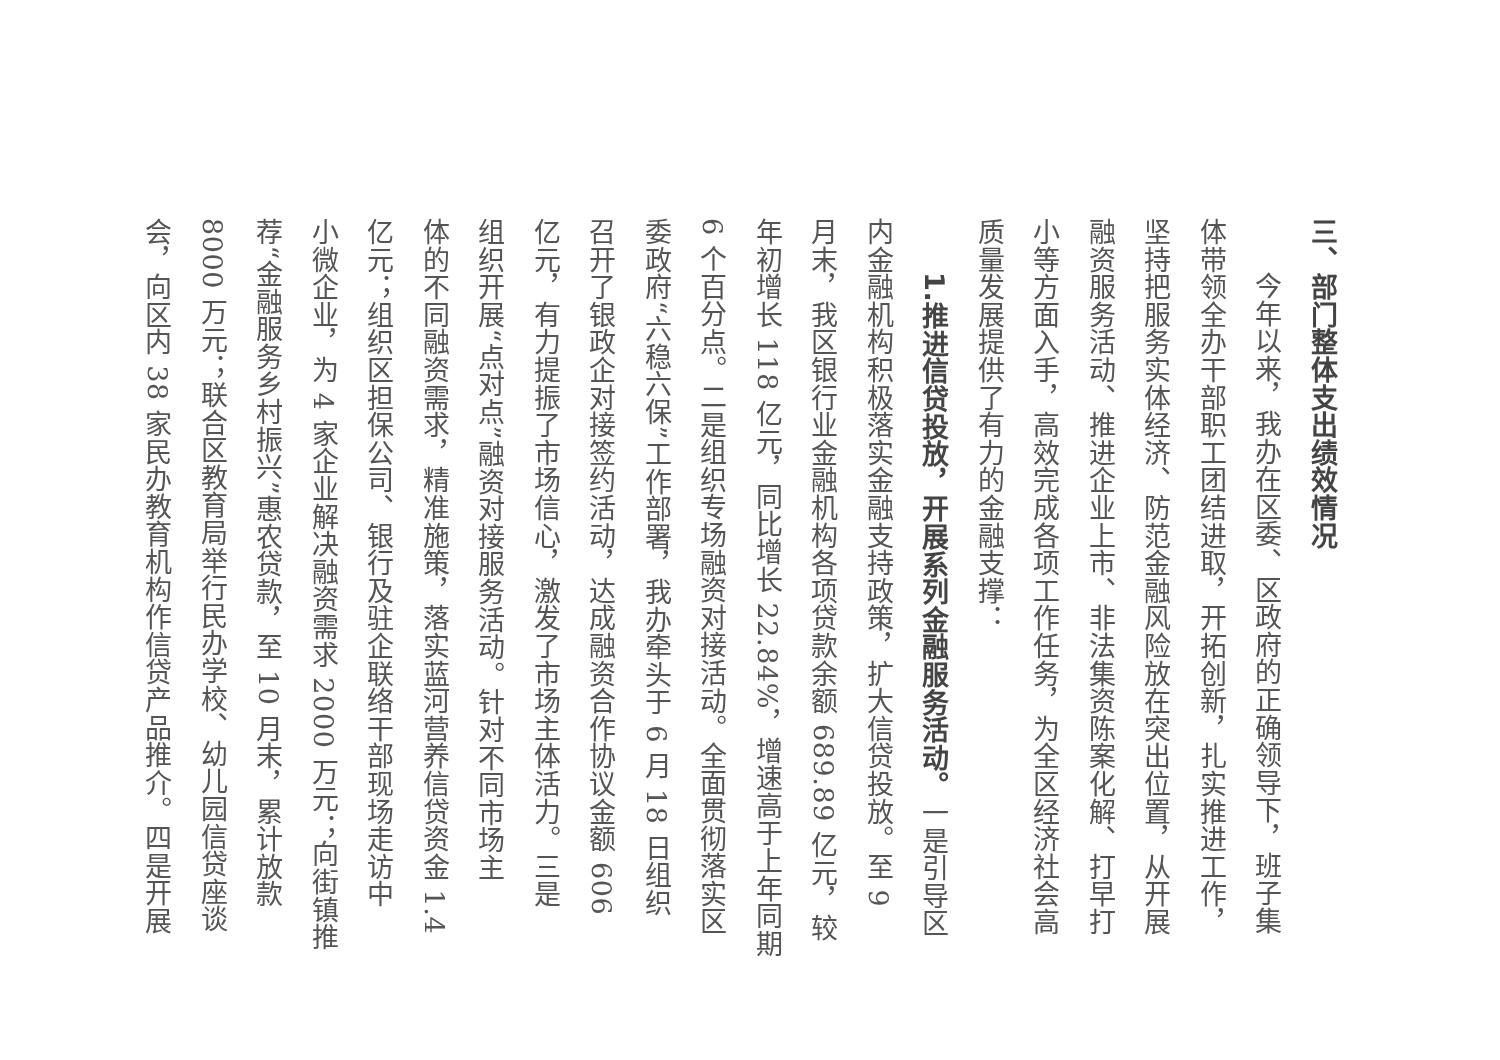三、部门整体支出绩效情况
今年以来，我办在区委、区政府的正确领导下，班子集
体带领全办干部职工团结进取，开拓创新，扎实推进工作，
坚持把服务实体经济、防范金融风险放在突出位置，从开展
融资服务活动、推进企业上市、非法集资陈案化解、打早打
小等方面入手，高效完成各项工作任务，为全区经济社会高
质量发展提供了有力的金融支撑：
1.推进信贷投放，开展系列金融服务活动。一是引导区
内金融机构积极落实金融支持政策，扩大信贷投放。至 9
月末，我区银行业金融机构各项贷款余额 689.89 亿元，较
年初增长 118 亿元，同比增长 22.84%，增速高于上年同期
6 个百分点。二是组织专场融资对接活动。全面贯彻落实区
委政府“六稳六保”工作部署，我办牵头于 6 月 18 日组织
召开了银政企对接签约活动，达成融资合作协议金额 606
亿元，有力提振了市场信心，激发了市场主体活力。三是
组织开展“点对点”融资对接服务活动。针对不同市场主
体的不同融资需求，精准施策，落实蓝河营养信贷资金 1.4
亿元；组织区担保公司、银行及驻企联络干部现场走访中
小微企业，为 4 家企业解决融资需求 2000 万元；向街镇推
荐“金融服务乡村振兴”惠农贷款，至 10 月末，累计放款
8000 万元；联合区教育局举行民办学校、幼儿园信贷座谈
会，向区内 38 家民办教育机构作信贷产品推介。四是开展